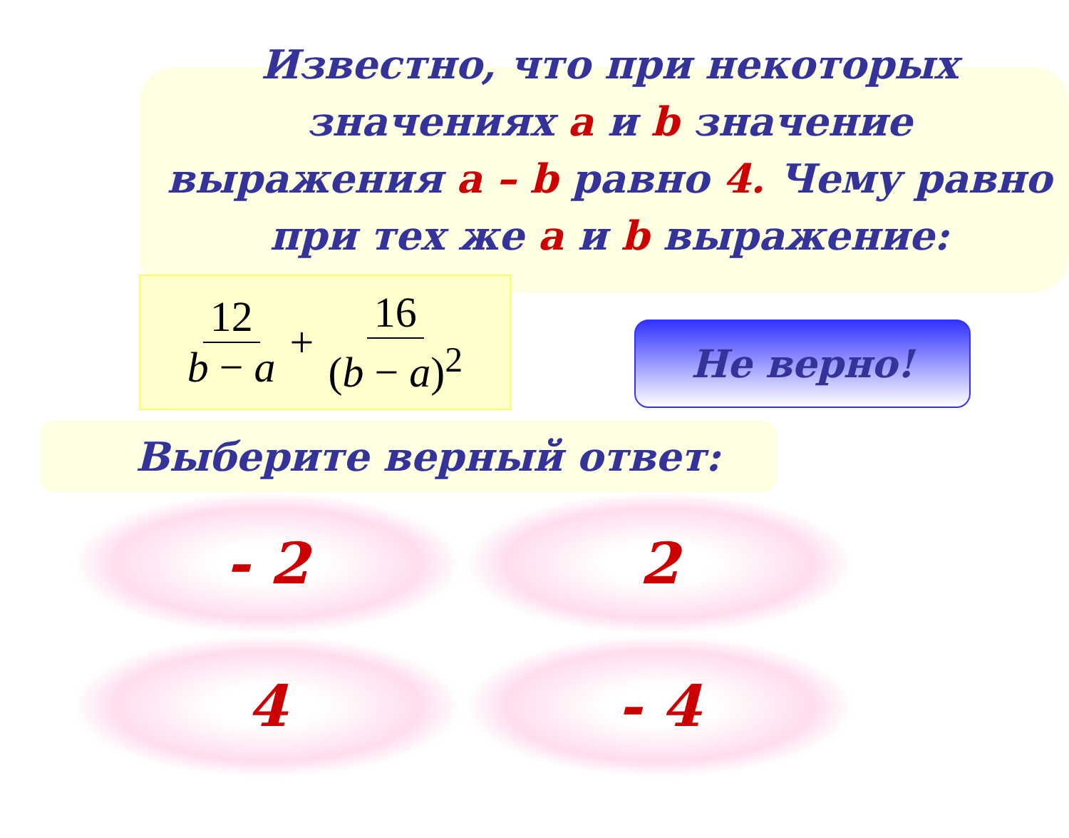Известно, что при некоторых значениях a и b значение выражения a – b равно 4. Чему равно при тех же a и b выражение:
12 b − a + 16 (b − a)<sup>2</sup>
Выберите верный ответ:
- 2
2
4
- 4
Не верно!